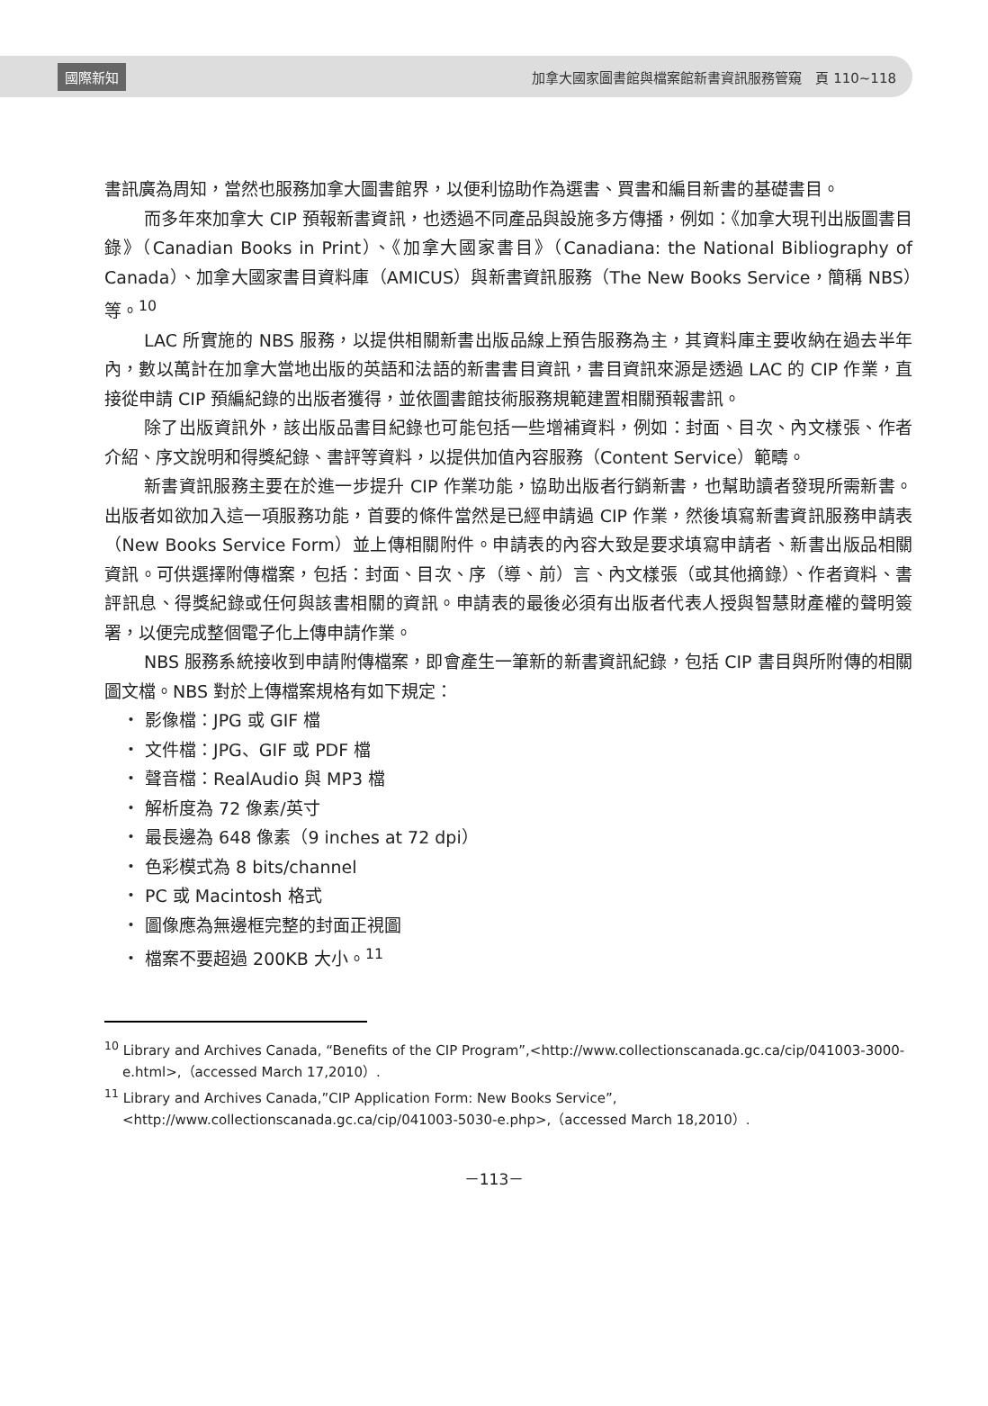國際新知 加拿大國家圖書館與檔案館新書資訊服務管窺　頁 110~118
書訊廣為周知，當然也服務加拿大圖書館界，以便利協助作為選書、買書和編目新書的基礎書目。
而多年來加拿大 CIP 預報新書資訊，也透過不同產品與設施多方傳播，例如：《加拿大現刊出版圖書目錄》（Canadian Books in Print）、《加拿大國家書目》（Canadiana: the National Bibliography of Canada）、加拿大國家書目資料庫（AMICUS）與新書資訊服務（The New Books Service，簡稱 NBS）等。<sup>10</sup>
LAC 所實施的 NBS 服務，以提供相關新書出版品線上預告服務為主，其資料庫主要收納在過去半年內，數以萬計在加拿大當地出版的英語和法語的新書書目資訊，書目資訊來源是透過 LAC 的 CIP 作業，直接從申請 CIP 預編紀錄的出版者獲得，並依圖書館技術服務規範建置相關預報書訊。
除了出版資訊外，該出版品書目紀錄也可能包括一些增補資料，例如：封面、目次、內文樣張、作者介紹、序文說明和得獎紀錄、書評等資料，以提供加值內容服務（Content Service）範疇。
新書資訊服務主要在於進一步提升 CIP 作業功能，協助出版者行銷新書，也幫助讀者發現所需新書。出版者如欲加入這一項服務功能，首要的條件當然是已經申請過 CIP 作業，然後填寫新書資訊服務申請表（New Books Service Form）並上傳相關附件。申請表的內容大致是要求填寫申請者、新書出版品相關資訊。可供選擇附傳檔案，包括：封面、目次、序（導、前）言、內文樣張（或其他摘錄）、作者資料、書評訊息、得獎紀錄或任何與該書相關的資訊。申請表的最後必須有出版者代表人授與智慧財產權的聲明簽署，以便完成整個電子化上傳申請作業。
NBS 服務系統接收到申請附傳檔案，即會產生一筆新的新書資訊紀錄，包括 CIP 書目與所附傳的相關圖文檔。NBS 對於上傳檔案規格有如下規定：
・ 影像檔：JPG 或 GIF 檔
・ 文件檔：JPG、GIF 或 PDF 檔
・ 聲音檔：RealAudio 與 MP3 檔
・ 解析度為 72 像素/英寸
・ 最長邊為 648 像素（9 inches at 72 dpi）
・ 色彩模式為 8 bits/channel
・ PC 或 Macintosh 格式
・ 圖像應為無邊框完整的封面正視圖
・ 檔案不要超過 200KB 大小。<sup>11</sup>
<sup>10</sup> Library and Archives Canada, “Benefits of the CIP Program”,<http://www.collectionscanada.gc.ca/cip/041003-3000-e.html>,（accessed March 17,2010）.
<sup>11</sup> Library and Archives Canada,”CIP Application Form: New Books Service”, <http://www.collectionscanada.gc.ca/cip/041003-5030-e.php>,（accessed March 18,2010）.
－113－